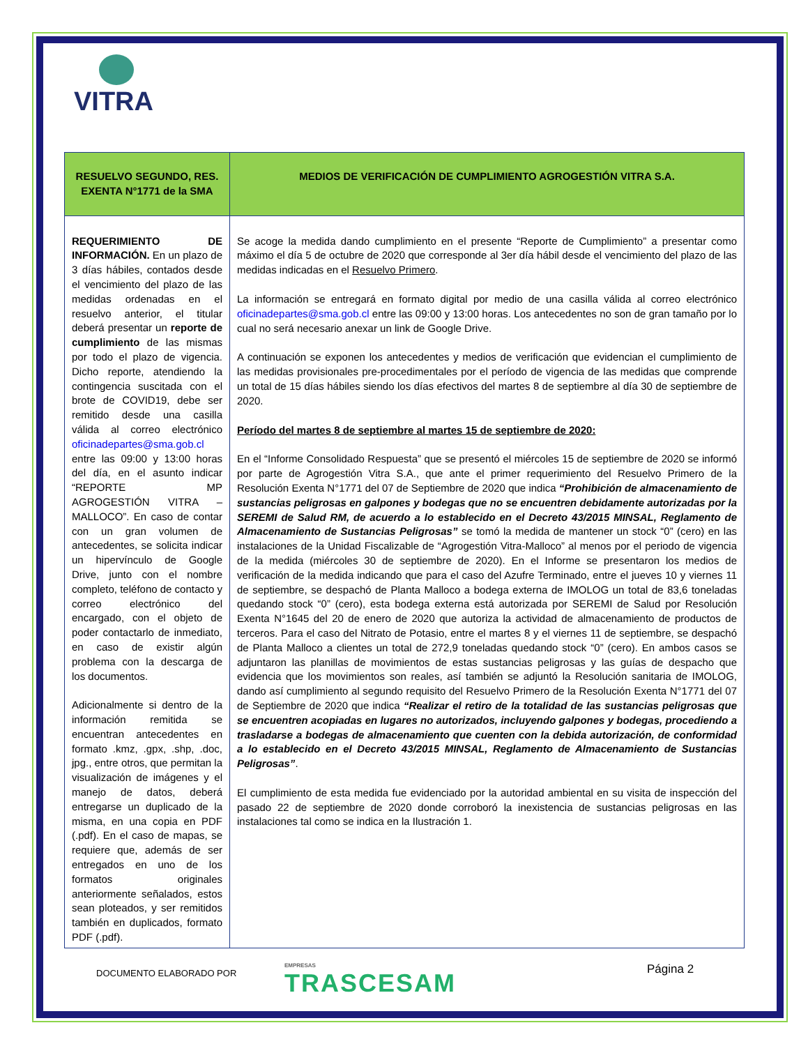VITRA
| RESUELVO SEGUNDO, RES. EXENTA N°1771 de la SMA | MEDIOS DE VERIFICACIÓN DE CUMPLIMIENTO AGROGESTIÓN VITRA S.A. |
| --- | --- |
| REQUERIMIENTO DE INFORMACIÓN. En un plazo de 3 días hábiles, contados desde el vencimiento del plazo de las medidas ordenadas en el resuelvo anterior, el titular deberá presentar un reporte de cumplimiento de las mismas por todo el plazo de vigencia. Dicho reporte, atendiendo la contingencia suscitada con el brote de COVID19, debe ser remitido desde una casilla válida al correo electrónico oficinadepartes@sma.gob.cl entre las 09:00 y 13:00 horas del día, en el asunto indicar “REPORTE MP AGROGESTIÓN VITRA – MALLOCO”. En caso de contar con un gran volumen de antecedentes, se solicita indicar un hipervínculo de Google Drive, junto con el nombre completo, teléfono de contacto y correo electrónico del encargado, con el objeto de poder contactarlo de inmediato, en caso de existir algún problema con la descarga de los documentos. Adicionalmente si dentro de la información remitida se encuentran antecedentes en formato .kmz, .gpx, .shp, .doc, jpg., entre otros, que permitan la visualización de imágenes y el manejo de datos, deberá entregarse un duplicado de la misma, en una copia en PDF (.pdf). En el caso de mapas, se requiere que, además de ser entregados en uno de los formatos originales anteriormente señalados, estos sean ploteados, y ser remitidos también en duplicados, formato PDF (.pdf). | Se acoge la medida dando cumplimiento en el presente “Reporte de Cumplimiento” a presentar como máximo el día 5 de octubre de 2020 que corresponde al 3er día hábil desde el vencimiento del plazo de las medidas indicadas en el Resuelvo Primero . La información se entregará en formato digital por medio de una casilla válida al correo electrónico oficinadepartes@sma.gob.cl entre las 09:00 y 13:00 horas. Los antecedentes no son de gran tamaño por lo cual no será necesario anexar un link de Google Drive. A continuación se exponen los antecedentes y medios de verificación que evidencian el cumplimiento de las medidas provisionales pre-procedimentales por el período de vigencia de las medidas que comprende un total de 15 días hábiles siendo los días efectivos del martes 8 de septiembre al día 30 de septiembre de 2020. Período del martes 8 de septiembre al martes 15 de septiembre de 2020: En el “Informe Consolidado Respuesta” que se presentó el miércoles 15 de septiembre de 2020 se informó por parte de Agrogestión Vitra S.A., que ante el primer requerimiento del Resuelvo Primero de la Resolución Exenta N°1771 del 07 de Septiembre de 2020 que indica “Prohibición de almacenamiento de sustancias peligrosas en galpones y bodegas que no se encuentren debidamente autorizadas por la SEREMI de Salud RM, de acuerdo a lo establecido en el Decreto 43/2015 MINSAL, Reglamento de Almacenamiento de Sustancias Peligrosas” se tomó la medida de mantener un stock “0” (cero) en las instalaciones de la Unidad Fiscalizable de “Agrogestión Vitra-Malloco” al menos por el periodo de vigencia de la medida (miércoles 30 de septiembre de 2020). En el Informe se presentaron los medios de verificación de la medida indicando que para el caso del Azufre Terminado, entre el jueves 10 y viernes 11 de septiembre, se despachó de Planta Malloco a bodega externa de IMOLOG un total de 83,6 toneladas quedando stock “0” (cero), esta bodega externa está autorizada por SEREMI de Salud por Resolución Exenta N°1645 del 20 de enero de 2020 que autoriza la actividad de almacenamiento de productos de terceros. Para el caso del Nitrato de Potasio, entre el martes 8 y el viernes 11 de septiembre, se despachó de Planta Malloco a clientes un total de 272,9 toneladas quedando stock “0” (cero). En ambos casos se adjuntaron las planillas de movimientos de estas sustancias peligrosas y las guías de despacho que evidencia que los movimientos son reales, así también se adjuntó la Resolución sanitaria de IMOLOG, dando así cumplimiento al segundo requisito del Resuelvo Primero de la Resolución Exenta N°1771 del 07 de Septiembre de 2020 que indica “Realizar el retiro de la totalidad de las sustancias peligrosas que se encuentren acopiadas en lugares no autorizados, incluyendo galpones y bodegas, procediendo a trasladarse a bodegas de almacenamiento que cuenten con la debida autorización, de conformidad a lo establecido en el Decreto 43/2015 MINSAL, Reglamento de Almacenamiento de Sustancias Peligrosas” . El cumplimiento de esta medida fue evidenciado por la autoridad ambiental en su visita de inspección del pasado 22 de septiembre de 2020 donde corroboró la inexistencia de sustancias peligrosas en las instalaciones tal como se indica en la Ilustración 1. |
DOCUMENTO ELABORADO POR
EMPRESAS
TRASCESAM
Página 2